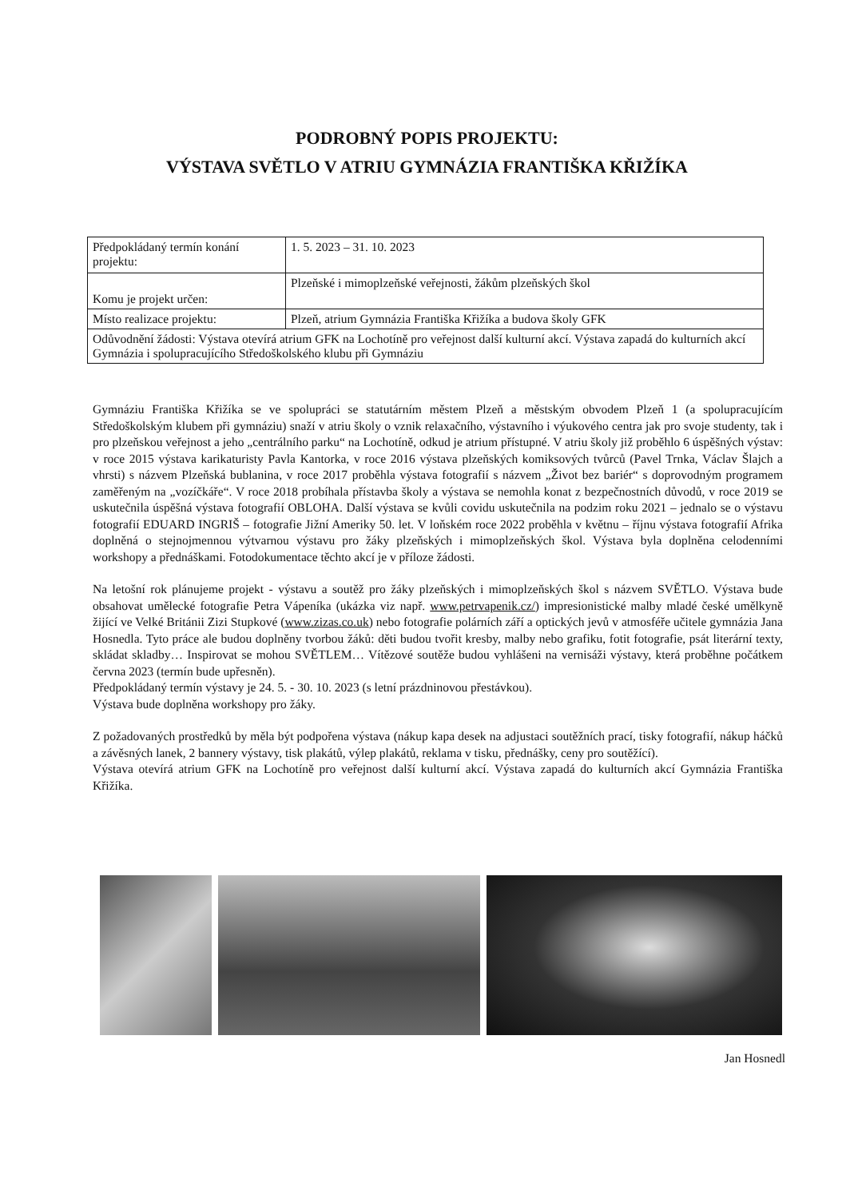PODROBNÝ POPIS PROJEKTU:
VÝSTAVA SVĚTLO V ATRIU GYMNÁZIA FRANTIŠKA KŘIŽÍKA
| Předpokládaný termín konání projektu: | 1. 5. 2023 – 31. 10. 2023 |
| Komu je projekt určen: | Plzeňské i mimoplzeňské veřejnosti, žákům plzeňských škol |
| Místo realizace projektu: | Plzeň, atrium Gymnázia Františka Křižíka a budova školy GFK |
| Odůvodnění žádosti: Výstava otevírá atrium GFK na Lochotíně pro veřejnost další kulturní akcí. Výstava zapadá do kulturních akcí Gymnázia i spolupracujícího Středoškolského klubu při Gymnáziu | |
Gymnáziu Františka Křižíka se ve spolupráci se statutárním městem Plzeň a městským obvodem Plzeň 1 (a spolupracujícím Středoškolským klubem při gymnáziu) snaží v atriu školy o vznik relaxačního, výstavního i výukového centra jak pro svoje studenty, tak i pro plzeňskou veřejnost a jeho „centrálního parku“ na Lochotíně, odkud je atrium přístupné. V atriu školy již proběhlo 6 úspěšných výstav: v roce 2015 výstava karikaturisty Pavla Kantorka, v roce 2016 výstava plzeňských komiksových tvůrců (Pavel Trnka, Václav Šlajch a vhrsti) s názvem Plzeňská bublanina, v roce 2017 proběhla výstava fotografií s názvem „Život bez bariér“ s doprovodným programem zaměřeným na „vozíčkáře“. V roce 2018 probíhala přístavba školy a výstava se nemohla konat z bezpečnostních důvodů, v roce 2019 se uskutečnila úspěšná výstava fotografií OBLOHA. Další výstava se kvůli covidu uskutečnila na podzim roku 2021 – jednalo se o výstavu fotografií EDUARD INGRIŠ – fotografie Jižní Ameriky 50. let. V loňském roce 2022 proběhla v květnu – říjnu výstava fotografií Afrika doplněná o stejnojmennou výtvarnou výstavu pro žáky plzeňských i mimoplzeňských škol. Výstava byla doplněna celodenními workshopy a přednáškami. Fotodokumentace těchto akcí je v příloze žádosti.
Na letošní rok plánujeme projekt - výstavu a soutěž pro žáky plzeňských i mimoplzeňských škol s názvem SVĚTLO. Výstava bude obsahovat umělecké fotografie Petra Vápeníka (ukázka viz např. www.petrvapenik.cz/) impresionistické malby mladé české umělkyně žijící ve Velké Británii Zizi Stupkové (www.zizas.co.uk) nebo fotografie polárních září a optických jevů v atmosféře učitele gymnázia Jana Hosnedla. Tyto práce ale budou doplněny tvorbou žáků: děti budou tvořit kresby, malby nebo grafiku, fotit fotografie, psát literární texty, skládat skladby… Inspirovat se mohou SVĚTLEM… Vítězové soutěže budou vyhlášeni na vernisáži výstavy, která proběhne počátkem června 2023 (termín bude upřesněn).
Předpokládaný termín výstavy je 24. 5. - 30. 10. 2023 (s letní prázdninovou přestávkou).
Výstava bude doplněna workshopy pro žáky.
Z požadovaných prostředků by měla být podpořena výstava (nákup kapa desek na adjustaci soutěžních prací, tisky fotografií, nákup háčků a závěsných lanek, 2 bannery výstavy, tisk plakátů, výlep plakátů, reklama v tisku, přednášky, ceny pro soutěžící).
Výstava otevírá atrium GFK na Lochotíně pro veřejnost další kulturní akcí. Výstava zapadá do kulturních akcí Gymnázia Františka Křižíka.
Jan Hosnedl